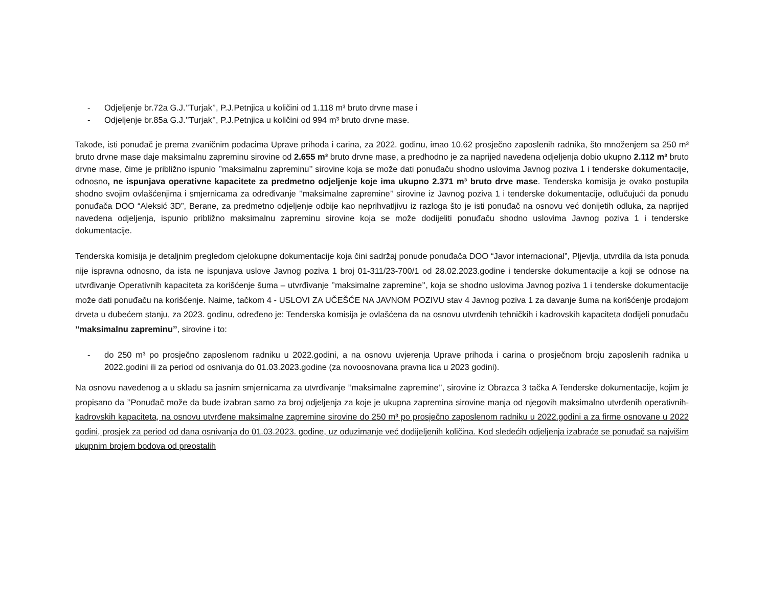- Odjeljenje br.72a G.J.’’Turjak’’, P.J.Petnjica u količini od 1.118 m³ bruto drvne mase i
- Odjeljenje br.85a G.J.’’Turjak’’, P.J.Petnjica u količini od 994 m³ bruto drvne mase.
Takođe, isti ponuđač je prema zvaničnim podacima Uprave prihoda i carina, za 2022. godinu, imao 10,62 prosječno zaposlenih radnika, što množenjem sa 250 m³ bruto drvne mase daje maksimalnu zapreminu sirovine od 2.655 m³ bruto drvne mase, a predhodno je za naprijed navedena odjeljenja dobio ukupno 2.112 m³ bruto drvne mase, čime je približno ispunio ’’maksimalnu zapreminu’’ sirovine koja se može dati ponuđaču shodno uslovima Javnog poziva 1 i tenderske dokumentacije, odnosno, ne ispunjava operativne kapacitete za predmetno odjeljenje koje ima ukupno 2.371 m³ bruto drve mase. Tenderska komisija je ovako postupila shodno svojim ovlašćenjima i smjernicama za određivanje ’’maksimalne zapremine’’ sirovine iz Javnog poziva 1 i tenderske dokumentacije, odlučujući da ponudu ponuđača DOO “Aleksić 3D”, Berane, za predmetno odjeljenje odbije kao neprihvatljivu iz razloga što je isti ponuđač na osnovu već donijetih odluka, za naprijed navedena odjeljenja, ispunio približno maksimalnu zapreminu sirovine koja se može dodijeliti ponuđaču shodno uslovima Javnog poziva 1 i tenderske dokumentacije.
Tenderska komisija je detaljnim pregledom cjelokupne dokumentacije koja čini sadržaj ponude ponuđača DOO “Javor internacional”, Pljevlja, utvrdila da ista ponuda nije ispravna odnosno, da ista ne ispunjava uslove Javnog poziva 1 broj 01-311/23-700/1 od 28.02.2023.godine i tenderske dokumentacije a koji se odnose na utvrđivanje Operativnih kapaciteta za korišćenje šuma – utvrđivanje ’’maksimalne zapremine’’, koja se shodno uslovima Javnog poziva 1 i tenderske dokumentacije može dati ponuđaču na korišćenje. Naime, tačkom 4 - USLOVI ZA UČEŠĆE NA JAVNOM POZIVU stav 4 Javnog poziva 1 za davanje šuma na korišćenje prodajom drveta u dubećem stanju, za 2023. godinu, određeno je: Tenderska komisija je ovlašćena da na osnovu utvrđenih tehničkih i kadrovskih kapaciteta dodijeli ponuđaču ’’maksimalnu zapreminu’’, sirovine i to:
- do 250 m³ po prosječno zaposlenom radniku u 2022.godini, a na osnovu uvjerenja Uprave prihoda i carina o prosječnom broju zaposlenih radnika u 2022.godini ili za period od osnivanja do 01.03.2023.godine (za novoosnovana pravna lica u 2023 godini).
Na osnovu navedenog a u skladu sa jasnim smjernicama za utvrđivanje ’’maksimalne zapremine’’, sirovine iz Obrazca 3 tačka A Tenderske dokumentacije, kojim je propisano da ’’Ponuđač može da bude izabran samo za broj odjeljenja za koje je ukupna zapremina sirovine manja od njegovih maksimalno utvrđenih operativnih-kadrovskih kapaciteta, na osnovu utvrđene maksimalne zapremine sirovine do 250 m³ po prosječno zaposlenom radniku u 2022.godini a za firme osnovane u 2022 godini, prosjek za period od dana osnivanja do 01.03.2023. godine, uz oduzimanje već dodijeljenih količina. Kod sledećih odjeljenja izabraće se ponuđač sa najvišim ukupnim brojem bodova od preostalih